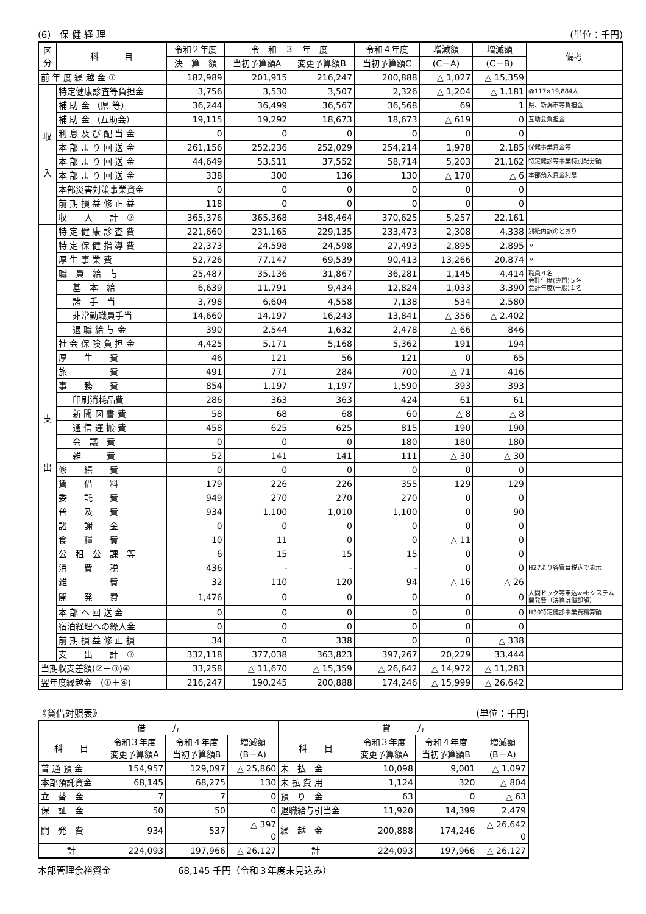(6)　保 健 経 理 (単位：千円)
| 区分 | 科 目 | 令和２年度 | 令 和 ３ 年 度 | | 令和４年度 | 増減額 | 増減額 | 備考 |
| --- | --- | --- | --- | --- | --- | --- | --- | --- |
| | | 決 算 額 | 当初予算額A | 変更予算額B | 当初予算額C | (C－A) | (C－B) | |
| 前 年 度 繰 越 金 ① | | 182,989 | 201,915 | 216,247 | 200,888 | △ 1,027 | △ 15,359 | |
| 収 入 | 特定健康診査等負担金 | 3,756 | 3,530 | 3,507 | 2,326 | △ 1,204 | △ 1,181 | @117×19,884人 |
| | 補 助 金 （県 等） | 36,244 | 36,499 | 36,567 | 36,568 | 69 | 1 | 県、新潟市等負担金 |
| | 補 助 金 （互助会） | 19,115 | 19,292 | 18,673 | 18,673 | △ 619 | 0 | 互助会負担金 |
| | 利 息 及 び 配 当 金 | 0 | 0 | 0 | 0 | 0 | 0 | |
| | 本 部 よ り 回 送 金 | 261,156 | 252,236 | 252,029 | 254,214 | 1,978 | 2,185 | 保健事業資金等 |
| | 本 部 よ り 回 送 金 | 44,649 | 53,511 | 37,552 | 58,714 | 5,203 | 21,162 | 特定健診等事業特別配分額 |
| | 本 部 よ り 回 送 金 | 338 | 300 | 136 | 130 | △ 170 | △ 6 | 本部預入資金利息 |
| | 本部災害対策事業資金 | 0 | 0 | 0 | 0 | 0 | 0 | |
| | 前 期 損 益 修 正 益 | 118 | 0 | 0 | 0 | 0 | 0 | |
| | 収 入 計 ② | 365,376 | 365,368 | 348,464 | 370,625 | 5,257 | 22,161 | |
| 支 出 | 特 定 健 康 診 査 費 | 221,660 | 231,165 | 229,135 | 233,473 | 2,308 | 4,338 | 別紙内訳のとおり |
| | 特 定 保 健 指 導 費 | 22,373 | 24,598 | 24,598 | 27,493 | 2,895 | 2,895 | 〃 |
| | 厚 生 事 業 費 | 52,726 | 77,147 | 69,539 | 90,413 | 13,266 | 20,874 | 〃 |
| | 職 員 給 与 | 25,487 | 35,136 | 31,867 | 36,281 | 1,145 | 4,414 | 職員４名 会計年度(専門)５名 会計年度(一般)１名 |
| | 基 本 給 | 6,639 | 11,791 | 9,434 | 12,824 | 1,033 | 3,390 | |
| | 諸 手 当 | 3,798 | 6,604 | 4,558 | 7,138 | 534 | 2,580 | |
| | 非常勤職員手当 | 14,660 | 14,197 | 16,243 | 13,841 | △ 356 | △ 2,402 | |
| | 退 職 給 与 金 | 390 | 2,544 | 1,632 | 2,478 | △ 66 | 846 | |
| | 社 会 保 険 負 担 金 | 4,425 | 5,171 | 5,168 | 5,362 | 191 | 194 | |
| | 厚 生 費 | 46 | 121 | 56 | 121 | 0 | 65 | |
| | 旅 費 | 491 | 771 | 284 | 700 | △ 71 | 416 | |
| | 事 務 費 | 854 | 1,197 | 1,197 | 1,590 | 393 | 393 | |
| | 印刷消耗品費 | 286 | 363 | 363 | 424 | 61 | 61 | |
| | 新 聞 図 書 費 | 58 | 68 | 68 | 60 | △ 8 | △ 8 | |
| | 通 信 運 搬 費 | 458 | 625 | 625 | 815 | 190 | 190 | |
| | 会 議 費 | 0 | 0 | 0 | 180 | 180 | 180 | |
| | 雑 費 | 52 | 141 | 141 | 111 | △ 30 | △ 30 | |
| | 修 繕 費 | 0 | 0 | 0 | 0 | 0 | 0 | |
| | 賃 借 料 | 179 | 226 | 226 | 355 | 129 | 129 | |
| | 委 託 費 | 949 | 270 | 270 | 270 | 0 | 0 | |
| | 普 及 費 | 934 | 1,100 | 1,010 | 1,100 | 0 | 90 | |
| | 諸 謝 金 | 0 | 0 | 0 | 0 | 0 | 0 | |
| | 食 糧 費 | 10 | 11 | 0 | 0 | △ 11 | 0 | |
| | 公 租 公 課 等 | 6 | 15 | 15 | 15 | 0 | 0 | |
| | 消 費 税 | 436 | - | - | - | 0 | 0 | H27より各費目税込で表示 |
| | 雑 費 | 32 | 110 | 120 | 94 | △ 16 | △ 26 | |
| | 開 発 費 | 1,476 | 0 | 0 | 0 | 0 | 0 | 人間ドック等申込webシステム開発費（決算は償却額） |
| | 本 部 へ 回 送 金 | 0 | 0 | 0 | 0 | 0 | 0 | H30特定健診事業費精算額 |
| | 宿泊経理への繰入金 | 0 | 0 | 0 | 0 | 0 | 0 | |
| | 前 期 損 益 修 正 損 | 34 | 0 | 338 | 0 | 0 | △ 338 | |
| | 支 出 計 ③ | 332,118 | 377,038 | 363,823 | 397,267 | 20,229 | 33,444 | |
| 当期収支差額(②－③)④ | | 33,258 | △ 11,670 | △ 15,359 | △ 26,642 | △ 14,972 | △ 11,283 | |
| 翌年度繰越金 (①＋④) | | 216,247 | 190,245 | 200,888 | 174,246 | △ 15,999 | △ 26,642 | |
《貸借対照表》 (単位：千円)
| 借 方 | | | | 貸 方 | | | |
| --- | --- | --- | --- | --- | --- | --- | --- |
| 科 目 | 令和３年度 変更予算額A | 令和４年度 当初予算額B | 増減額 (B－A) | 科 目 | 令和３年度 変更予算額A | 令和４年度 当初予算額B | 増減額 (B－A) |
| 普 通 預 金 | 154,957 | 129,097 | △ 25,860 | 未 払 金 | 10,098 | 9,001 | △ 1,097 |
| 本部預託資金 | 68,145 | 68,275 | 130 | 未 払 費 用 | 1,124 | 320 | △ 804 |
| 立 替 金 | 7 | 7 | 0 | 預 り 金 | 63 | 0 | △ 63 |
| 保 証 金 | 50 | 50 | 0 | 退職給与引当金 | 11,920 | 14,399 | 2,479 |
| 開 発 費 | 934 | 537 | △ 397 0 | 繰 越 金 | 200,888 | 174,246 | △ 26,642 0 |
| 計 | 224,093 | 197,966 | △ 26,127 | 計 | 224,093 | 197,966 | △ 26,127 |
本部管理余裕資金 68,145 千円（令和３年度末見込み）